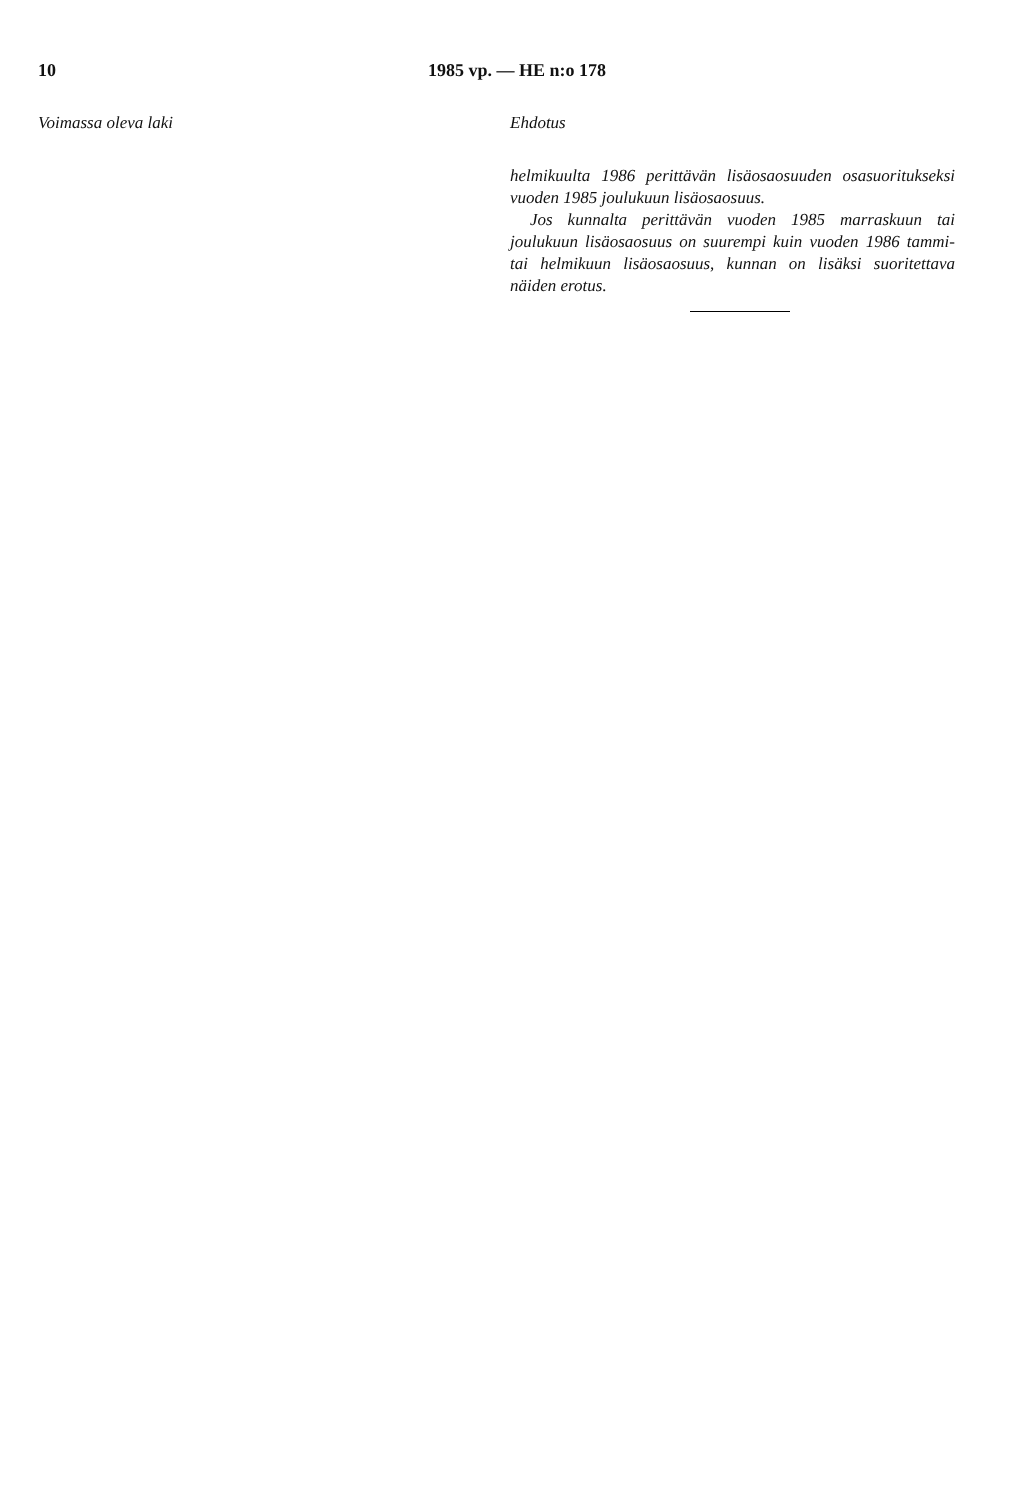10 1985 vp. — HE n:o 178
Voimassa oleva laki Ehdotus
helmikuulta 1986 perittävän lisäosaosuuden osasuoritukseksi vuoden 1985 joulukuun lisäosaosuus.
Jos kunnalta perittävän vuoden 1985 marraskuun tai joulukuun lisäosaosuus on suurempi kuin vuoden 1986 tammi- tai helmikuun lisäosaosuus, kunnan on lisäksi suoritettava näiden erotus.